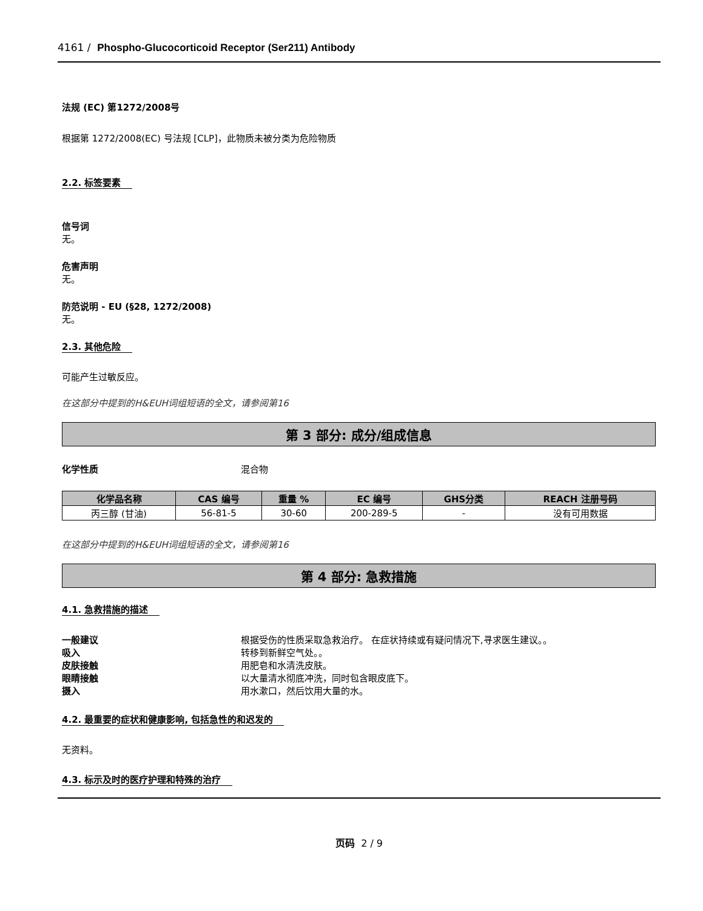4161 / Phospho-Glucocorticoid Receptor (Ser211) Antibody
法规 (EC) 第1272/2008号
根据第 1272/2008(EC) 号法规 [CLP]，此物质未被分类为危险物质
2.2. 标签要素
信号词
无。
危害声明
无。
防范说明 - EU (§28, 1272/2008)
无。
2.3. 其他危险
可能产生过敏反应。
在这部分中提到的H&EUH词组短语的全文，请参阅第16
第 3 部分: 成分/组成信息
化学性质 混合物
| 化学品名称 | CAS 编号 | 重量 % | EC 编号 | GHS分类 | REACH 注册号码 |
| --- | --- | --- | --- | --- | --- |
| 丙三醇 (甘油) | 56-81-5 | 30-60 | 200-289-5 | - | 没有可用数据 |
在这部分中提到的H&EUH词组短语的全文，请参阅第16
第 4 部分: 急救措施
4.1. 急救措施的描述
一般建议 根据受伤的性质采取急救治疗。 在症状持续或有疑问情况下,寻求医生建议。。
吸入 转移到新鲜空气处。。
皮肤接触 用肥皂和水清洗皮肤。
眼睛接触 以大量清水彻底冲洗，同时包含眼皮底下。
摄入 用水漱口，然后饮用大量的水。
4.2. 最重要的症状和健康影响, 包括急性的和迟发的
无资料。
4.3. 标示及时的医疗护理和特殊的治疗
页码 2 / 9